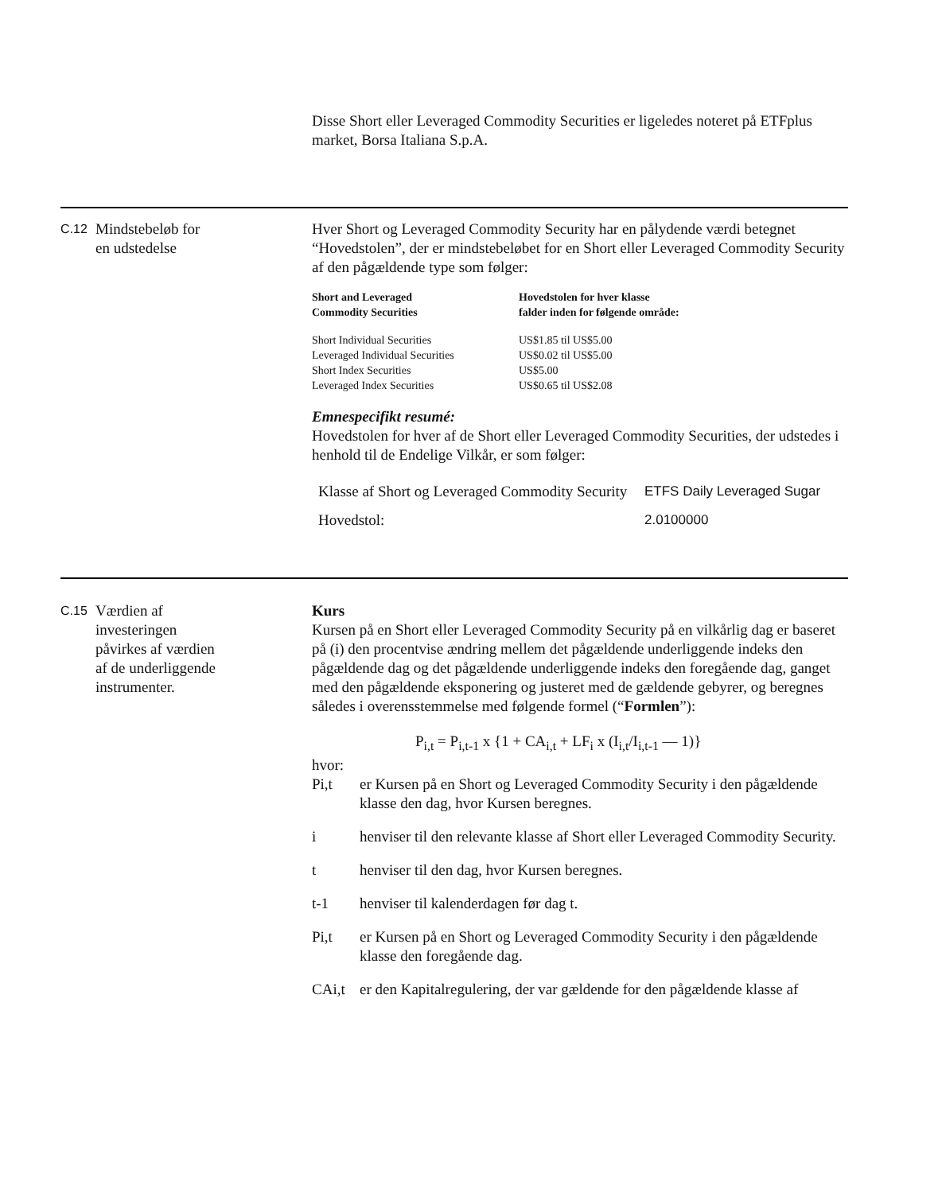Disse Short eller Leveraged Commodity Securities er ligeledes noteret på ETFplus market, Borsa Italiana S.p.A.
C.12
Mindstebeløb for
en udstedelse
Hver Short og Leveraged Commodity Security har en pålydende værdi betegnet “Hovedstolen”, der er mindstebeløbet for en Short eller Leveraged Commodity Security af den pågældende type som følger:
| Short and Leveraged Commodity Securities | Hovedstolen for hver klasse falder inden for følgende område: |
| --- | --- |
| Short Individual Securities | US$1.85 til US$5.00 |
| Leveraged Individual Securities | US$0.02 til US$5.00 |
| Short Index Securities | US$5.00 |
| Leveraged Index Securities | US$0.65 til US$2.08 |
Emnespecifikt resumé:
Hovedstolen for hver af de Short eller Leveraged Commodity Securities, der udstedes i henhold til de Endelige Vilkår, er som følger:
| Klasse af Short og Leveraged Commodity Security | ETFS Daily Leveraged Sugar |
| Hovedstol: | 2.0100000 |
C.15
Værdien af
investeringen
påvirkes af værdien
af de underliggende
instrumenter.
Kurs
Kursen på en Short eller Leveraged Commodity Security på en vilkårlig dag er baseret på (i) den procentvise ændring mellem det pågældende underliggende indeks den pågældende dag og det pågældende underliggende indeks den foregående dag, ganget med den pågældende eksponering og justeret med de gældende gebyrer, og beregnes således i overensstemmelse med følgende formel (“Formlen”):
P<sub>i,t</sub> = P<sub>i,t-1</sub> x {1 + CA<sub>i,t</sub> + LF<sub>i</sub> x (I<sub>i,t</sub>/I<sub>i,t-1</sub> — 1)}
hvor:
Pi,t er Kursen på en Short og Leveraged Commodity Security i den pågældende klasse den dag, hvor Kursen beregnes.
i henviser til den relevante klasse af Short eller Leveraged Commodity Security.
t henviser til den dag, hvor Kursen beregnes.
t-1 henviser til kalenderdagen før dag t.
Pi,t er Kursen på en Short og Leveraged Commodity Security i den pågældende klasse den foregående dag.
CAi,t er den Kapitalregulering, der var gældende for den pågældende klasse af